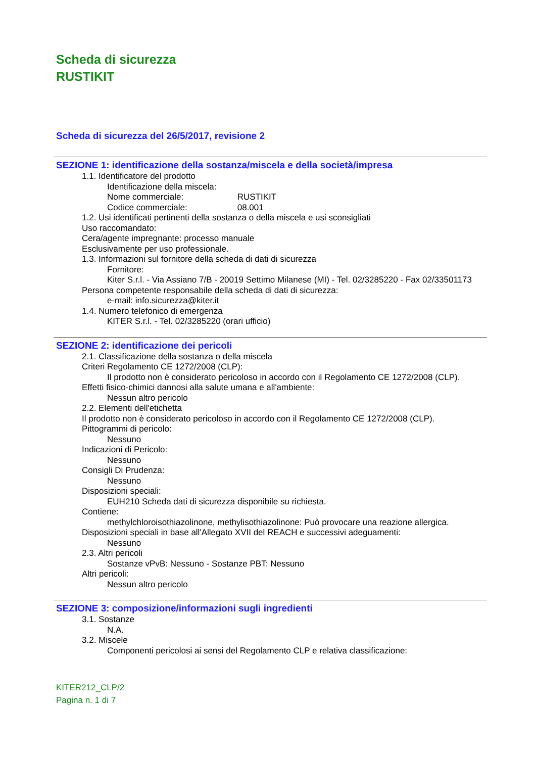Scheda di sicurezza
RUSTIKIT
Scheda di sicurezza del 26/5/2017, revisione 2
SEZIONE 1: identificazione della sostanza/miscela e della società/impresa
1.1. Identificatore del prodotto
Identificazione della miscela:
Nome commerciale: RUSTIKIT
Codice commerciale: 08.001
1.2. Usi identificati pertinenti della sostanza o della miscela e usi sconsigliati
Uso raccomandato:
Cera/agente impregnante: processo manuale
Esclusivamente per uso professionale.
1.3. Informazioni sul fornitore della scheda di dati di sicurezza
Fornitore:
Kiter S.r.l. - Via Assiano 7/B - 20019 Settimo Milanese (MI) - Tel. 02/3285220 - Fax 02/33501173
Persona competente responsabile della scheda di dati di sicurezza:
e-mail: info.sicurezza@kiter.it
1.4. Numero telefonico di emergenza
KITER S.r.l. - Tel. 02/3285220 (orari ufficio)
SEZIONE 2: identificazione dei pericoli
2.1. Classificazione della sostanza o della miscela
Criteri Regolamento CE 1272/2008 (CLP):
Il prodotto non è considerato pericoloso in accordo con il Regolamento CE 1272/2008 (CLP).
Effetti fisico-chimici dannosi alla salute umana e all'ambiente:
Nessun altro pericolo
2.2. Elementi dell'etichetta
Il prodotto non è considerato pericoloso in accordo con il Regolamento CE 1272/2008 (CLP).
Pittogrammi di pericolo:
Nessuno
Indicazioni di Pericolo:
Nessuno
Consigli Di Prudenza:
Nessuno
Disposizioni speciali:
EUH210 Scheda dati di sicurezza disponibile su richiesta.
Contiene:
methylchloroisothiazolinone, methylisothiazolinone: Può provocare una reazione allergica.
Disposizioni speciali in base all'Allegato XVII del REACH e successivi adeguamenti:
Nessuno
2.3. Altri pericoli
Sostanze vPvB: Nessuno - Sostanze PBT: Nessuno
Altri pericoli:
Nessun altro pericolo
SEZIONE 3: composizione/informazioni sugli ingredienti
3.1. Sostanze
N.A.
3.2. Miscele
Componenti pericolosi ai sensi del Regolamento CLP e relativa classificazione:
KITER212_CLP/2
Pagina n. 1 di 7